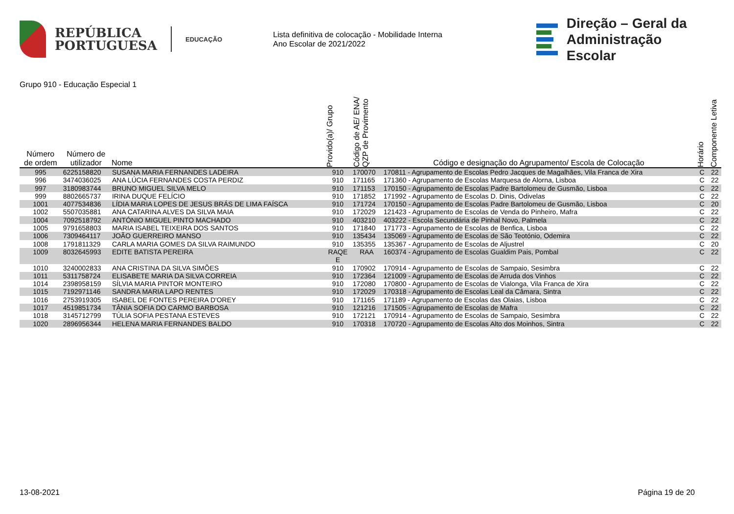REPÚBLICA
PORTUGUESA
EDUCAÇÃO
Lista definitiva de colocação - Mobilidade Interna
Ano Escolar de 2021/2022
Direção – Geral da
Administração Escolar
Grupo 910 - Educação Especial 1
| Número de ordem | Número de utilizador | Nome | Provido(a)/ Grupo | Código de AE/ ENA/ QZP de Provimento | Código e designação do Agrupamento/ Escola de Colocação | Horário | Componente Letiva |
| --- | --- | --- | --- | --- | --- | --- | --- |
| 995 | 6225158820 | SUSANA MARIA FERNANDES LADEIRA | 910 | 170070 | 170811 - Agrupamento de Escolas Pedro Jacques de Magalhães, Vila Franca de Xira | C | 22 |
| 996 | 3474036025 | ANA LÚCIA FERNANDES COSTA PERDIZ | 910 | 171165 | 171360 - Agrupamento de Escolas Marquesa de Alorna, Lisboa | C | 22 |
| 997 | 3180983744 | BRUNO MIGUEL SILVA MELO | 910 | 171153 | 170150 - Agrupamento de Escolas Padre Bartolomeu de Gusmão, Lisboa | C | 22 |
| 999 | 8802665737 | IRINA DUQUE FELÍCIO | 910 | 171852 | 171992 - Agrupamento de Escolas D. Dinis, Odivelas | C | 22 |
| 1001 | 4077534836 | LÍDIA MARIA LOPES DE JESUS BRÁS DE LIMA FAÍSCA | 910 | 171724 | 170150 - Agrupamento de Escolas Padre Bartolomeu de Gusmão, Lisboa | C | 20 |
| 1002 | 5507035881 | ANA CATARINA ALVES DA SILVA MAIA | 910 | 172029 | 121423 - Agrupamento de Escolas de Venda do Pinheiro, Mafra | C | 22 |
| 1004 | 7092518792 | ANTÓNIO MIGUEL PINTO MACHADO | 910 | 403210 | 403222 - Escola Secundária de Pinhal Novo, Palmela | C | 22 |
| 1005 | 9791658803 | MARIA ISABEL TEIXEIRA DOS SANTOS | 910 | 171840 | 171773 - Agrupamento de Escolas de Benfica, Lisboa | C | 22 |
| 1006 | 7309464117 | JOÃO GUERREIRO MANSO | 910 | 135434 | 135069 - Agrupamento de Escolas de São Teotónio, Odemira | C | 22 |
| 1008 | 1791811329 | CARLA MARIA GOMES DA SILVA RAIMUNDO | 910 | 135355 | 135367 - Agrupamento de Escolas de Aljustrel | C | 20 |
| 1009 | 8032645993 | EDITE BATISTA PEREIRA | RAQE E | RAA | 160374 - Agrupamento de Escolas Gualdim Pais, Pombal | C | 22 |
| 1010 | 3240002833 | ANA CRISTINA DA SILVA SIMÕES | 910 | 170902 | 170914 - Agrupamento de Escolas de Sampaio, Sesimbra | C | 22 |
| 1011 | 5311758724 | ELISABETE MARIA DA SILVA CORREIA | 910 | 172364 | 121009 - Agrupamento de Escolas de Arruda dos Vinhos | C | 22 |
| 1014 | 2398958159 | SÍLVIA MARIA PINTOR MONTEIRO | 910 | 172080 | 170800 - Agrupamento de Escolas de Vialonga, Vila Franca de Xira | C | 22 |
| 1015 | 7192971146 | SANDRA MARIA LAPO RENTES | 910 | 172029 | 170318 - Agrupamento de Escolas Leal da Câmara, Sintra | C | 22 |
| 1016 | 2753919305 | ISABEL DE FONTES PEREIRA D'OREY | 910 | 171165 | 171189 - Agrupamento de Escolas das Olaias, Lisboa | C | 22 |
| 1017 | 4519851734 | TÂNIA SOFIA DO CARMO BARBOSA | 910 | 121216 | 171505 - Agrupamento de Escolas de Mafra | C | 22 |
| 1018 | 3145712799 | TÚLIA SOFIA PESTANA ESTEVES | 910 | 172121 | 170914 - Agrupamento de Escolas de Sampaio, Sesimbra | C | 22 |
| 1020 | 2896956344 | HELENA MARIA FERNANDES BALDO | 910 | 170318 | 170720 - Agrupamento de Escolas Alto dos Moinhos, Sintra | C | 22 |
13-08-2021 Página 19 de 20